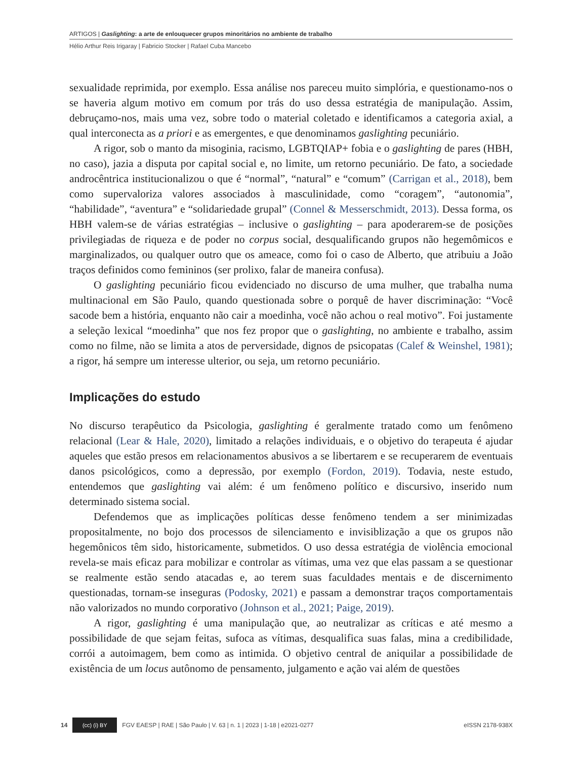ARTIGOS | Gaslighting: a arte de enlouquecer grupos minoritários no ambiente de trabalho
Hélio Arthur Reis Irigaray | Fabricio Stocker | Rafael Cuba Mancebo
sexualidade reprimida, por exemplo. Essa análise nos pareceu muito simplória, e questionamo-nos o se haveria algum motivo em comum por trás do uso dessa estratégia de manipulação. Assim, debruçamo-nos, mais uma vez, sobre todo o material coletado e identificamos a categoria axial, a qual interconecta as a priori e as emergentes, e que denominamos gaslighting pecuniário.
A rigor, sob o manto da misoginia, racismo, LGBTQIAP+ fobia e o gaslighting de pares (HBH, no caso), jazia a disputa por capital social e, no limite, um retorno pecuniário. De fato, a sociedade androcêntrica institucionalizou o que é “normal”, “natural” e “comum” (Carrigan et al., 2018), bem como supervaloriza valores associados à masculinidade, como “coragem”, “autonomia”, “habilidade”, “aventura” e “solidariedade grupal” (Connel & Messerschmidt, 2013). Dessa forma, os HBH valem-se de várias estratégias – inclusive o gaslighting – para apoderarem-se de posições privilegiadas de riqueza e de poder no corpus social, desqualificando grupos não hegemômicos e marginalizados, ou qualquer outro que os ameace, como foi o caso de Alberto, que atribuiu a João traços definidos como femininos (ser prolixo, falar de maneira confusa).
O gaslighting pecuniário ficou evidenciado no discurso de uma mulher, que trabalha numa multinacional em São Paulo, quando questionada sobre o porquê de haver discriminação: “Você sacode bem a história, enquanto não cair a moedinha, você não achou o real motivo”. Foi justamente a seleção lexical “moedinha” que nos fez propor que o gaslighting, no ambiente e trabalho, assim como no filme, não se limita a atos de perversidade, dignos de psicopatas (Calef & Weinshel, 1981); a rigor, há sempre um interesse ulterior, ou seja, um retorno pecuniário.
Implicações do estudo
No discurso terapêutico da Psicologia, gaslighting é geralmente tratado como um fenômeno relacional (Lear & Hale, 2020), limitado a relações individuais, e o objetivo do terapeuta é ajudar aqueles que estão presos em relacionamentos abusivos a se libertarem e se recuperarem de eventuais danos psicológicos, como a depressão, por exemplo (Fordon, 2019). Todavia, neste estudo, entendemos que gaslighting vai além: é um fenômeno político e discursivo, inserido num determinado sistema social.
Defendemos que as implicações políticas desse fenômeno tendem a ser minimizadas propositalmente, no bojo dos processos de silenciamento e invisiblização a que os grupos não hegemônicos têm sido, historicamente, submetidos. O uso dessa estratégia de violência emocional revela-se mais eficaz para mobilizar e controlar as vítimas, uma vez que elas passam a se questionar se realmente estão sendo atacadas e, ao terem suas faculdades mentais e de discernimento questionadas, tornam-se inseguras (Podosky, 2021) e passam a demonstrar traços comportamentais não valorizados no mundo corporativo (Johnson et al., 2021; Paige, 2019).
A rigor, gaslighting é uma manipulação que, ao neutralizar as críticas e até mesmo a possibilidade de que sejam feitas, sufoca as vítimas, desqualifica suas falas, mina a credibilidade, corrói a autoimagem, bem como as intimida. O objetivo central de aniquilar a possibilidade de existência de um locus autônomo de pensamento, julgamento e ação vai além de questões
14
(cc) (i) BY
FGV EAESP | RAE | São Paulo | V. 63 | n. 1 | 2023 | 1-18 | e2021-0277 eISSN 2178-938X